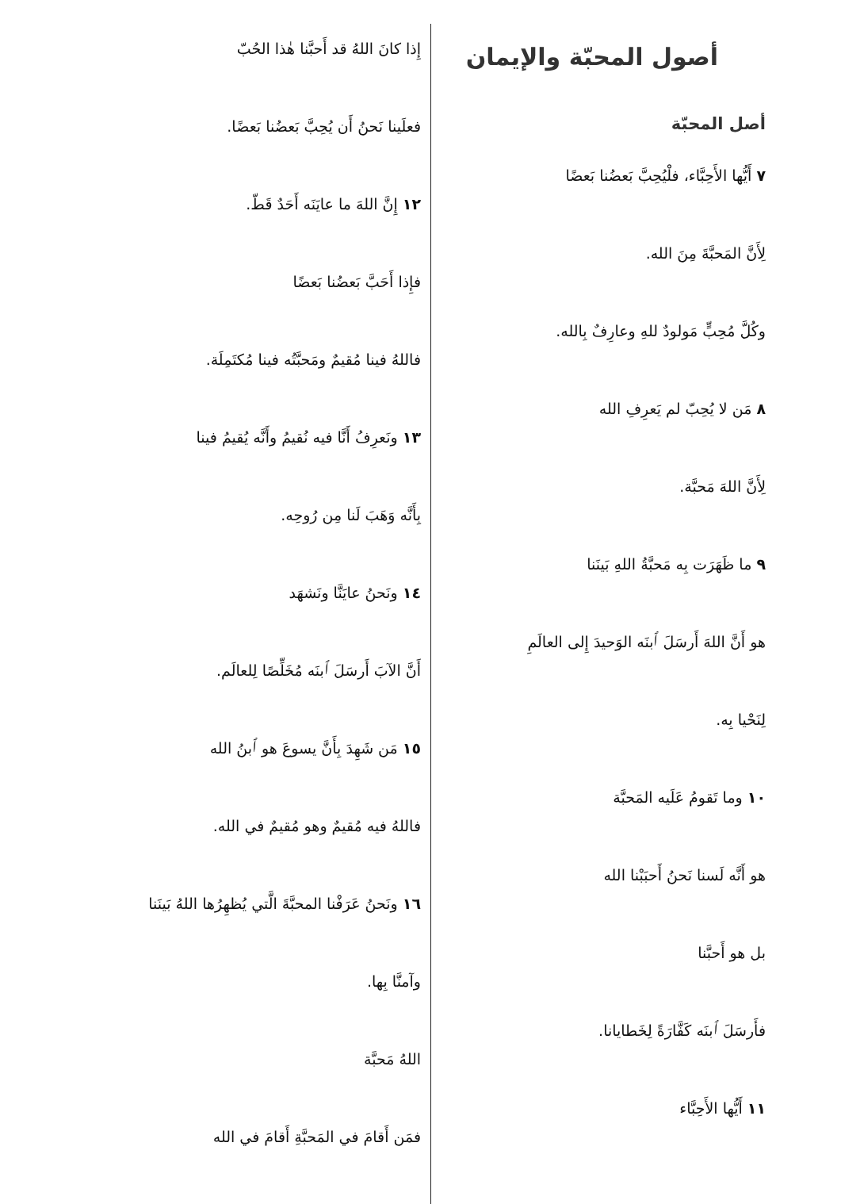أصول المحبّة والإيمان
أصل المحبّة
٧ أَيُّها الأَحِبَّاء، فلْيُحِبَّ بَعضُنا بَعضًا
لِأَنَّ المَحبَّةَ مِنَ الله.
وكُلَّ مُحِبٍّ مَولودٌ للهِ وعارِفٌ بِالله.
٨ مَن لا يُحِبّ لم يَعرِفِ الله
لِأَنَّ اللهَ مَحبَّة.
٩ ما ظَهَرَت بِه مَحبَّةُ اللهِ بَينَنا
هو أَنَّ اللهَ أَرسَلَ ٱبنَه الوَحيدَ إِلى العالَمِ
لِنَحْيا بِه.
١٠ وما تَقومُ عَلَيه المَحبَّة
هو أَنَّه لَسنا نَحنُ أَحبَبْنا الله
بل هو أَحبَّنا
فأَرسَلَ ٱبنَه كَفَّارَةً لِخَطايانا.
١١ أَيُّها الأَحِبَّاء
إِذا كانَ اللهُ قد أَحبَّنا هٰذا الحُبّ
فعلَينا نَحنُ أَن يُحِبَّ بَعضُنا بَعضًا.
١٢ إِنَّ اللهَ ما عايَنَه أَحَدٌ قَطّ.
فإِذا أَحَبَّ بَعضُنا بَعضًا
فاللهُ فينا مُقيمٌ ومَحبَّتُه فينا مُكتَمِلَة.
١٣ ونَعرِفُ أَنَّا فيه نُقيمُ وأَنَّه يُقيمُ فينا
بِأَنَّه وَهَبَ لَنا مِن رُوحِه.
١٤ ونَحنُ عايَنَّا ونَشهَد
أَنَّ الآبَ أَرسَلَ ٱبنَه مُخَلِّصًا لِلعالَم.
١٥ مَن شَهِدَ بِأَنَّ يسوعَ هو ٱبنُ الله
فاللهُ فيه مُقيمٌ وهو مُقيمٌ في الله.
١٦ ونَحنُ عَرَفْنا المحبَّةَ الَّتي يُظهِرُها اللهُ بَينَنا
وآمنَّا بِها.
اللهُ مَحبَّة
فمَن أَقامَ في المَحبَّةِ أَقامَ في الله